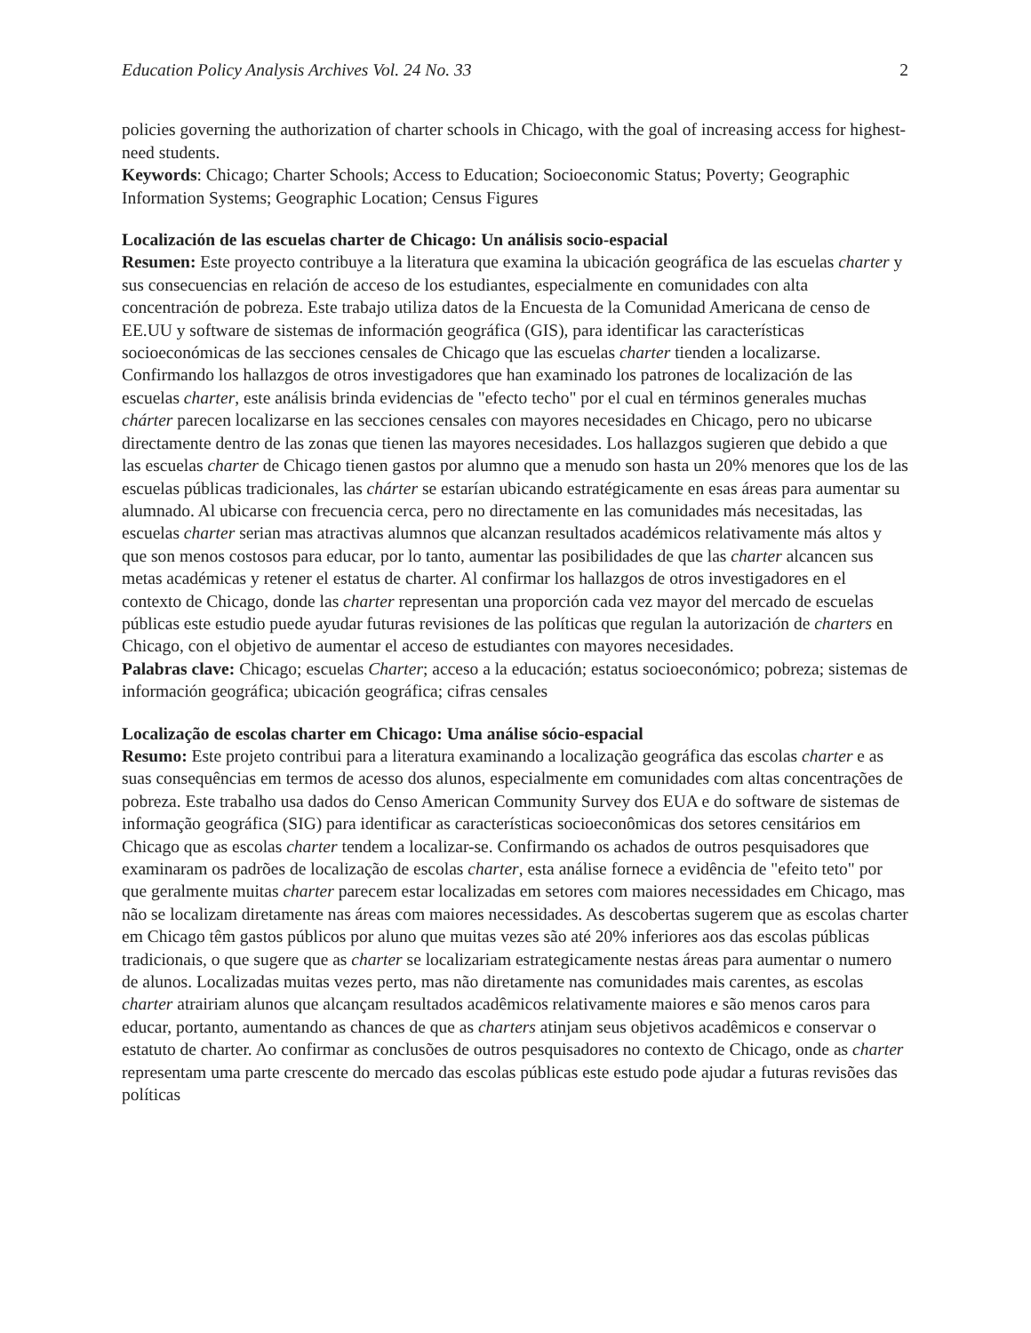Education Policy Analysis Archives Vol. 24 No. 33 2
policies governing the authorization of charter schools in Chicago, with the goal of increasing access for highest-need students.
Keywords: Chicago; Charter Schools; Access to Education; Socioeconomic Status; Poverty; Geographic Information Systems; Geographic Location; Census Figures
Localización de las escuelas charter de Chicago: Un análisis socio-espacial
Resumen: Este proyecto contribuye a la literatura que examina la ubicación geográfica de las escuelas charter y sus consecuencias en relación de acceso de los estudiantes, especialmente en comunidades con alta concentración de pobreza. Este trabajo utiliza datos de la Encuesta de la Comunidad Americana de censo de EE.UU y software de sistemas de información geográfica (GIS), para identificar las características socioeconómicas de las secciones censales de Chicago que las escuelas charter tienden a localizarse. Confirmando los hallazgos de otros investigadores que han examinado los patrones de localización de las escuelas charter, este análisis brinda evidencias de "efecto techo" por el cual en términos generales muchas chárter parecen localizarse en las secciones censales con mayores necesidades en Chicago, pero no ubicarse directamente dentro de las zonas que tienen las mayores necesidades. Los hallazgos sugieren que debido a que las escuelas charter de Chicago tienen gastos por alumno que a menudo son hasta un 20% menores que los de las escuelas públicas tradicionales, las chárter se estarían ubicando estratégicamente en esas áreas para aumentar su alumnado. Al ubicarse con frecuencia cerca, pero no directamente en las comunidades más necesitadas, las escuelas charter serian mas atractivas alumnos que alcanzan resultados académicos relativamente más altos y que son menos costosos para educar, por lo tanto, aumentar las posibilidades de que las charter alcancen sus metas académicas y retener el estatus de charter. Al confirmar los hallazgos de otros investigadores en el contexto de Chicago, donde las charter representan una proporción cada vez mayor del mercado de escuelas públicas este estudio puede ayudar futuras revisiones de las políticas que regulan la autorización de charters en Chicago, con el objetivo de aumentar el acceso de estudiantes con mayores necesidades.
Palabras clave: Chicago; escuelas Charter; acceso a la educación; estatus socioeconómico; pobreza; sistemas de información geográfica; ubicación geográfica; cifras censales
Localização de escolas charter em Chicago: Uma análise sócio-espacial
Resumo: Este projeto contribui para a literatura examinando a localização geográfica das escolas charter e as suas consequências em termos de acesso dos alunos, especialmente em comunidades com altas concentrações de pobreza. Este trabalho usa dados do Censo American Community Survey dos EUA e do software de sistemas de informação geográfica (SIG) para identificar as características socioeconômicas dos setores censitários em Chicago que as escolas charter tendem a localizar-se. Confirmando os achados de outros pesquisadores que examinaram os padrões de localização de escolas charter, esta análise fornece a evidência de "efeito teto" por que geralmente muitas charter parecem estar localizadas em setores com maiores necessidades em Chicago, mas não se localizam diretamente nas áreas com maiores necessidades. As descobertas sugerem que as escolas charter em Chicago têm gastos públicos por aluno que muitas vezes são até 20% inferiores aos das escolas públicas tradicionais, o que sugere que as charter se localizariam estrategicamente nestas áreas para aumentar o numero de alunos. Localizadas muitas vezes perto, mas não diretamente nas comunidades mais carentes, as escolas charter atrairiam alunos que alcançam resultados acadêmicos relativamente maiores e são menos caros para educar, portanto, aumentando as chances de que as charters atinjam seus objetivos acadêmicos e conservar o estatuto de charter. Ao confirmar as conclusões de outros pesquisadores no contexto de Chicago, onde as charter representam uma parte crescente do mercado das escolas públicas este estudo pode ajudar a futuras revisões das políticas